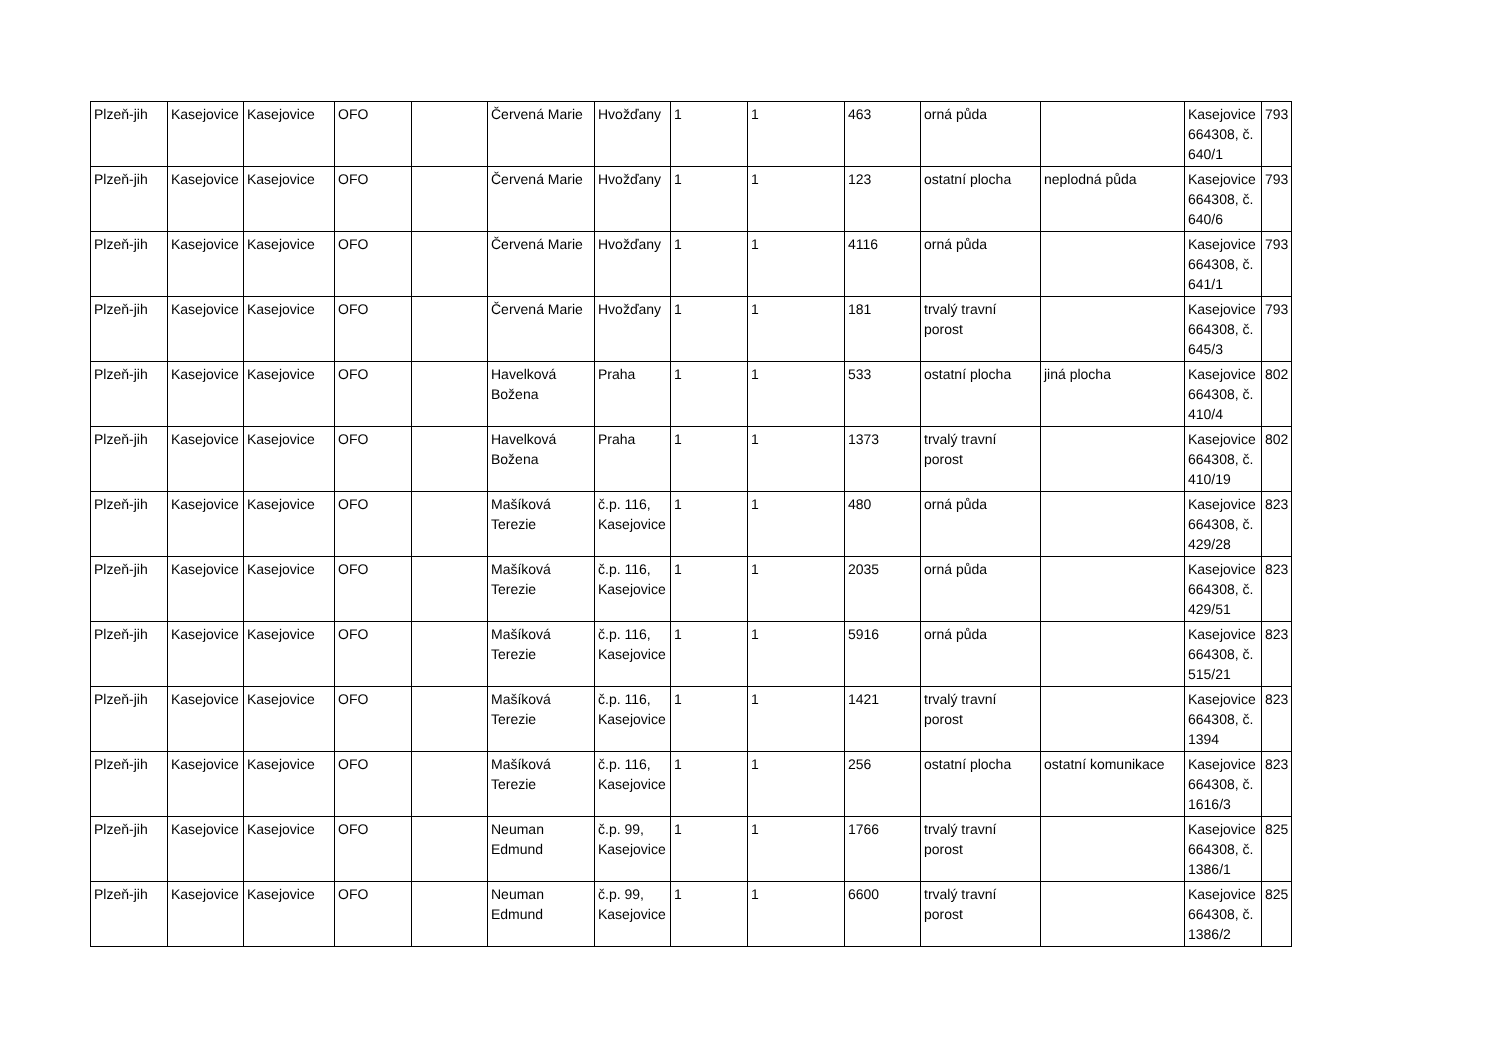| Plzeň-jih | Kasejovice | Kasejovice | OFO | | Červená Marie | Hvožďany | 1 | 1 | 463 | orná půda | | Kasejovice 664308, č. 640/1 | 793 |
| Plzeň-jih | Kasejovice | Kasejovice | OFO | | Červená Marie | Hvožďany | 1 | 1 | 123 | ostatní plocha | neplodná půda | Kasejovice 664308, č. 640/6 | 793 |
| Plzeň-jih | Kasejovice | Kasejovice | OFO | | Červená Marie | Hvožďany | 1 | 1 | 4116 | orná půda | | Kasejovice 664308, č. 641/1 | 793 |
| Plzeň-jih | Kasejovice | Kasejovice | OFO | | Červená Marie | Hvožďany | 1 | 1 | 181 | trvalý travní porost | | Kasejovice 664308, č. 645/3 | 793 |
| Plzeň-jih | Kasejovice | Kasejovice | OFO | | Havelková Božena | Praha | 1 | 1 | 533 | ostatní plocha | jiná plocha | Kasejovice 664308, č. 410/4 | 802 |
| Plzeň-jih | Kasejovice | Kasejovice | OFO | | Havelková Božena | Praha | 1 | 1 | 1373 | trvalý travní porost | | Kasejovice 664308, č. 410/19 | 802 |
| Plzeň-jih | Kasejovice | Kasejovice | OFO | | Mašíková Terezie | č.p. 116, Kasejovice | 1 | 1 | 480 | orná půda | | Kasejovice 664308, č. 429/28 | 823 |
| Plzeň-jih | Kasejovice | Kasejovice | OFO | | Mašíková Terezie | č.p. 116, Kasejovice | 1 | 1 | 2035 | orná půda | | Kasejovice 664308, č. 429/51 | 823 |
| Plzeň-jih | Kasejovice | Kasejovice | OFO | | Mašíková Terezie | č.p. 116, Kasejovice | 1 | 1 | 5916 | orná půda | | Kasejovice 664308, č. 515/21 | 823 |
| Plzeň-jih | Kasejovice | Kasejovice | OFO | | Mašíková Terezie | č.p. 116, Kasejovice | 1 | 1 | 1421 | trvalý travní porost | | Kasejovice 664308, č. 1394 | 823 |
| Plzeň-jih | Kasejovice | Kasejovice | OFO | | Mašíková Terezie | č.p. 116, Kasejovice | 1 | 1 | 256 | ostatní plocha | ostatní komunikace | Kasejovice 664308, č. 1616/3 | 823 |
| Plzeň-jih | Kasejovice | Kasejovice | OFO | | Neuman Edmund | č.p. 99, Kasejovice | 1 | 1 | 1766 | trvalý travní porost | | Kasejovice 664308, č. 1386/1 | 825 |
| Plzeň-jih | Kasejovice | Kasejovice | OFO | | Neuman Edmund | č.p. 99, Kasejovice | 1 | 1 | 6600 | trvalý travní porost | | Kasejovice 664308, č. 1386/2 | 825 |